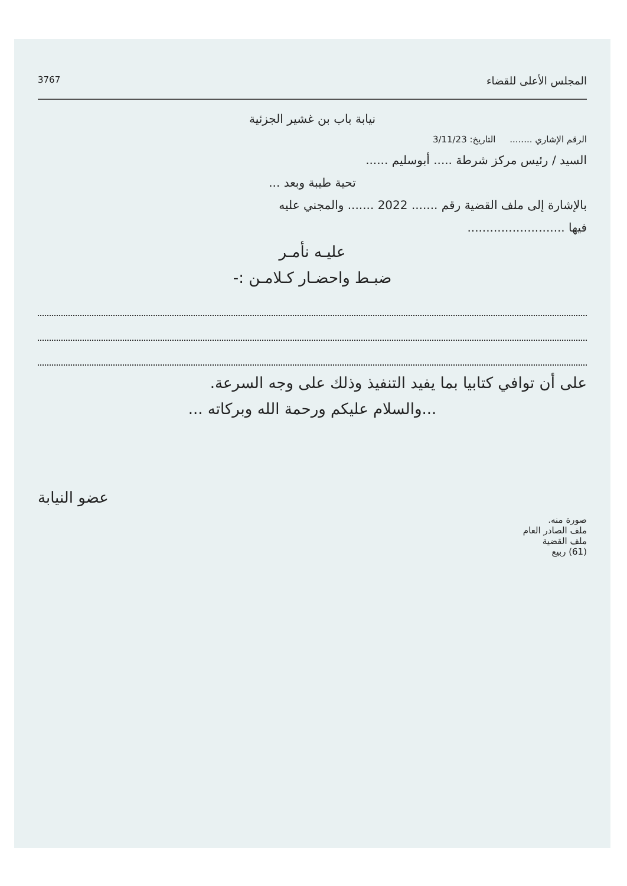المجلس الأعلى للقضاء 3767
نيابة باب بن غشير الجزئية
الرقم الإشاري ........ التاريخ: 3/11/23
السيد / رئيس مركز شرطة ..... أبوسليم ......
تحية طيبة وبعد ...
بالإشارة إلى ملف القضية رقم ....... 2022 ....... والمجني عليه
فيها ..........................
عليـه نأمـر
ضبـط واحضـار كـلامـن :-
على أن توافي كتابيا بما يفيد التنفيذ وذلك على وجه السرعة.
...والسلام عليكم ورحمة الله وبركاته ...
عضو النيابة
صورة منه.
ملف الصادر العام
ملف القضية
(61) ربيع